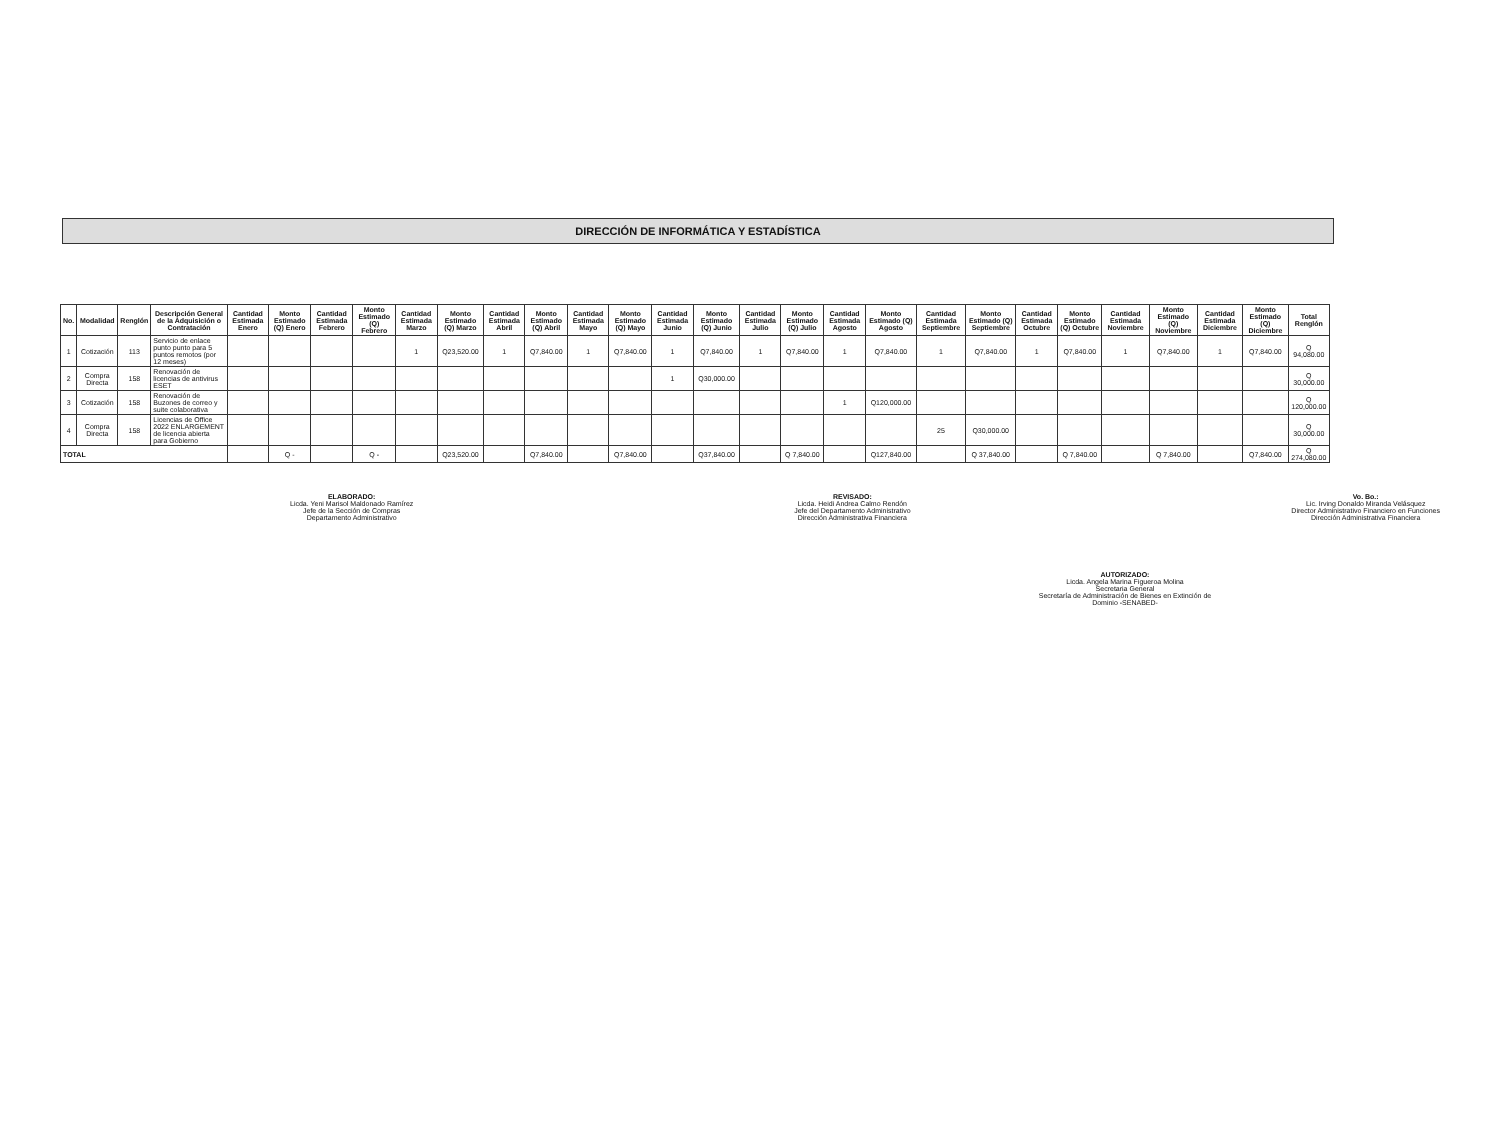DIRECCIÓN DE INFORMÁTICA Y ESTADÍSTICA
| No. | Modalidad | Renglón | Descripción General de la Adquisición o Contratación | Cantidad Estimada Enero | Monto Estimado (Q) Enero | Cantidad Estimada Febrero | Monto Estimado (Q) Febrero | Cantidad Estimada Marzo | Monto Estimado (Q) Marzo | Cantidad Estimada Abril | Monto Estimado (Q) Abril | Cantidad Estimada Mayo | Monto Estimado (Q) Mayo | Cantidad Estimada Junio | Monto Estimado (Q) Junio | Cantidad Estimada Julio | Monto Estimado (Q) Julio | Cantidad Estimada Agosto | Monto Estimado (Q) Agosto | Cantidad Estimada Septiembre | Monto Estimado (Q) Septiembre | Cantidad Estimada Octubre | Monto Estimado (Q) Octubre | Cantidad Estimada Noviembre | Monto Estimado (Q) Noviembre | Cantidad Estimada Diciembre | Monto Estimado (Q) Diciembre | Total Renglón |
| --- | --- | --- | --- | --- | --- | --- | --- | --- | --- | --- | --- | --- | --- | --- | --- | --- | --- | --- | --- | --- | --- | --- | --- | --- | --- | --- | --- | --- |
| 1 | Cotización | 113 | Servicio de enlace punto punto para 5 puntos remotos (por 12 meses) | | | | | 1 | Q23,520.00 | 1 | Q7,840.00 | 1 | Q7,840.00 | 1 | Q7,840.00 | 1 | Q7,840.00 | 1 | Q7,840.00 | 1 | Q7,840.00 | 1 | Q7,840.00 | 1 | Q7,840.00 | 1 | Q7,840.00 | Q 94,080.00 |
| 2 | Compra Directa | 158 | Renovación de licencias de antivirus ESET | | | | | | | | | | | 1 | Q30,000.00 | | | | | | | | | | | | | Q 30,000.00 |
| 3 | Cotización | 158 | Renovación de Buzones de correo y suite colaborativa | | | | | | | | | | | | | | | 1 | Q120,000.00 | | | | | | | | | Q 120,000.00 |
| 4 | Compra Directa | 158 | Licencias de Office 2022 ENLARGEMENT de licencia abierta para Gobierno | | | | | | | | | | | | | | | | | 25 | Q30,000.00 | | | | | | | Q 30,000.00 |
| TOTAL | | | | | Q - | | Q - | | Q23,520.00 | | Q7,840.00 | | Q7,840.00 | | Q37,840.00 | | Q 7,840.00 | | Q127,840.00 | | Q 37,840.00 | | Q 7,840.00 | | Q 7,840.00 | | Q7,840.00 | Q 274,080.00 |
ELABORADO:
Licda. Yeni Marisol Maldonado Ramírez
Jefe de la Sección de Compras
Departamento Administrativo
REVISADO:
Licda. Heidi Andrea Calmo Rendón
Jefe del Departamento Administrativo
Dirección Administrativa Financiera
Vo. Bo.:
Lic. Irving Donaldo Miranda Velásquez
Director Administrativo Financiero en Funciones
Dirección Administrativa Financiera
AUTORIZADO:
Licda. Angela Marina Figueroa Molina
Secretaria General
Secretaría de Administración de Bienes en Extinción de Dominio -SENABED-